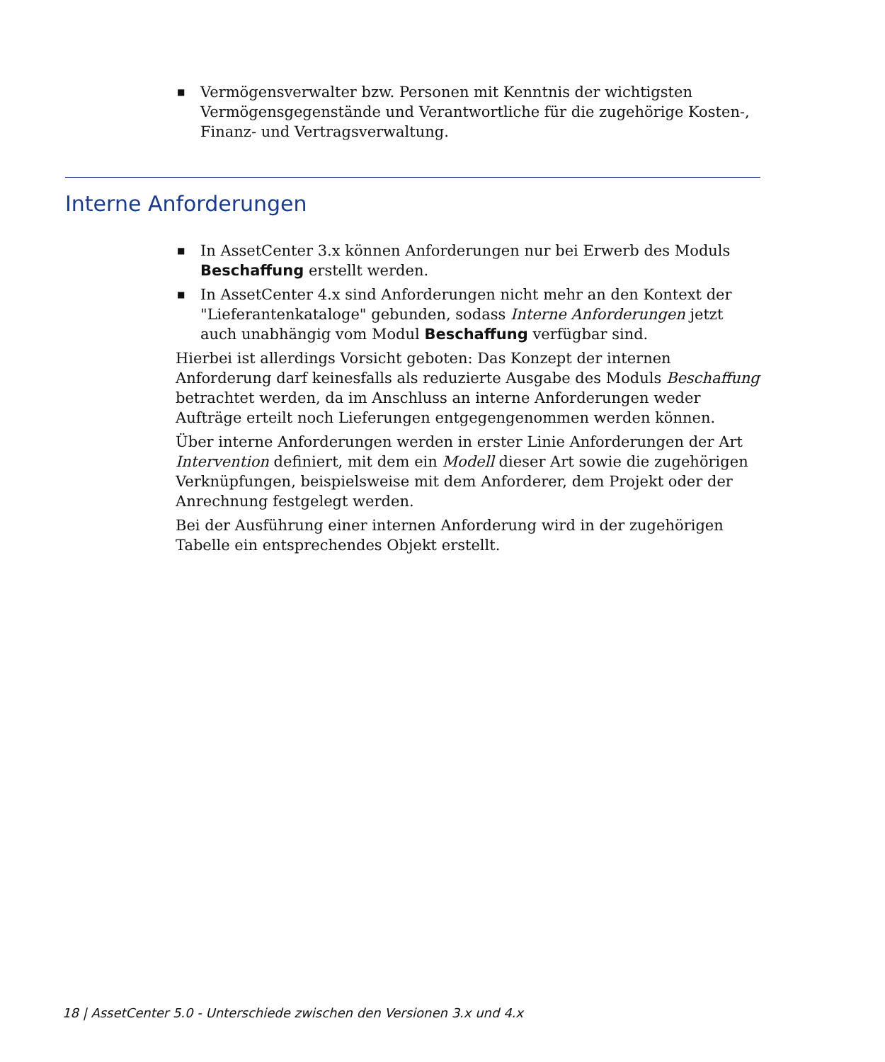■ Vermögensverwalter bzw. Personen mit Kenntnis der wichtigsten Vermögensgegenstände und Verantwortliche für die zugehörige Kosten-, Finanz- und Vertragsverwaltung.
Interne Anforderungen
■ In AssetCenter 3.x können Anforderungen nur bei Erwerb des Moduls Beschaffung erstellt werden.
■ In AssetCenter 4.x sind Anforderungen nicht mehr an den Kontext der "Lieferantenkataloge" gebunden, sodass Interne Anforderungen jetzt auch unabhängig vom Modul Beschaffung verfügbar sind.
Hierbei ist allerdings Vorsicht geboten: Das Konzept der internen Anforderung darf keinesfalls als reduzierte Ausgabe des Moduls Beschaffung betrachtet werden, da im Anschluss an interne Anforderungen weder Aufträge erteilt noch Lieferungen entgegengenommen werden können.
Über interne Anforderungen werden in erster Linie Anforderungen der Art Intervention definiert, mit dem ein Modell dieser Art sowie die zugehörigen Verknüpfungen, beispielsweise mit dem Anforderer, dem Projekt oder der Anrechnung festgelegt werden.
Bei der Ausführung einer internen Anforderung wird in der zugehörigen Tabelle ein entsprechendes Objekt erstellt.
18 | AssetCenter 5.0 - Unterschiede zwischen den Versionen 3.x und 4.x